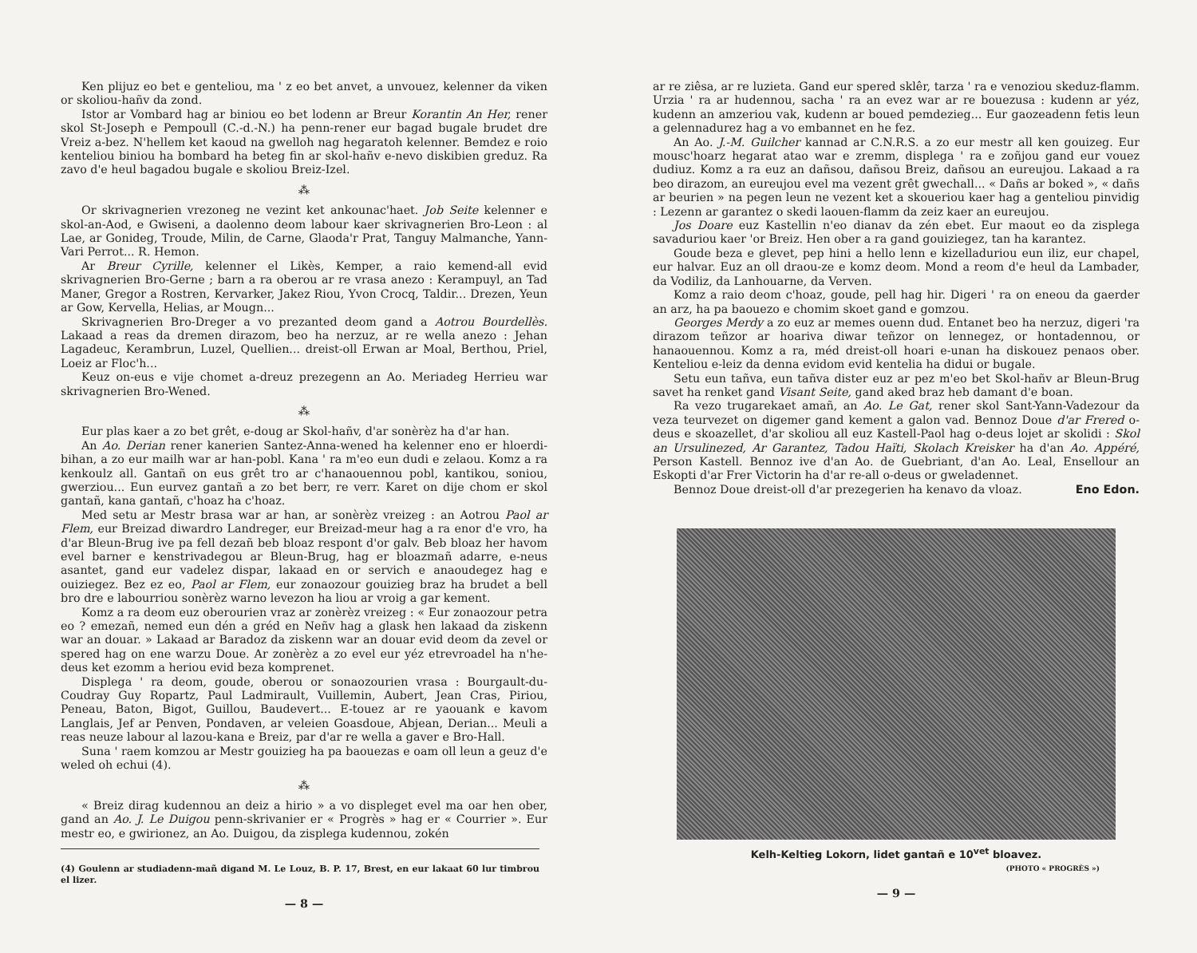Ken plijuz eo bet e genteliou, ma ' z eo bet anvet, a unvouez, kelenner da viken or skoliou-hañv da zond.
Istor ar Vombard hag ar biniou eo bet lodenn ar Breur Korantin An Her, rener skol St-Joseph e Pempoull (C.-d.-N.) ha penn-rener eur bagad bugale brudet dre Vreiz a-bez. N'hellem ket kaoud na gwelloh nag hegaratoh kelenner. Bemdez e roio kenteliou biniou ha bombard ha beteg fin ar skol-hañv e-nevo diskibien greduz. Ra zavo d'e heul bagadou bugale e skoliou Breiz-Izel.
⁂
Or skrivagnerien vrezoneg ne vezint ket ankounac'haet. Job Seite kelenner e skol-an-Aod, e Gwiseni, a daolenno deom labour kaer skrivagnerien Bro-Leon : al Lae, ar Gonideg, Troude, Milin, de Carne, Glaoda'r Prat, Tanguy Malmanche, Yann-Vari Perrot... R. Hemon.
Ar Breur Cyrille, kelenner el Likès, Kemper, a raio kemend-all evid skrivagnerien Bro-Gerne ; barn a ra oberou ar re vrasa anezo : Kerampuyl, an Tad Maner, Gregor a Rostren, Kervarker, Jakez Riou, Yvon Crocq, Taldir... Drezen, Yeun ar Gow, Kervella, Helias, ar Mougn...
Skrivagnerien Bro-Dreger a vo prezanted deom gand a Aotrou Bourdellès. Lakaad a reas da dremen dirazom, beo ha nerzuz, ar re wella anezo : Jehan Lagadeuc, Kerambrun, Luzel, Quellien... dreist-oll Erwan ar Moal, Berthou, Priel, Loeiz ar Floc'h...
Keuz on-eus e vije chomet a-dreuz prezegenn an Ao. Meriadeg Herrieu war skrivagnerien Bro-Wened.
⁂
Eur plas kaer a zo bet grêt, e-doug ar Skol-hañv, d'ar sonèrèz ha d'ar han.
An Ao. Derian rener kanerien Santez-Anna-wened ha kelenner eno er hloerdi-bihan, a zo eur mailh war ar han-pobl. Kana ' ra m'eo eun dudi e zelaou. Komz a ra kenkoulz all. Gantañ on eus grêt tro ar c'hanaouennou pobl, kantikou, soniou, gwerziou... Eun eurvez gantañ a zo bet berr, re verr. Karet on dije chom er skol gantañ, kana gantañ, c'hoaz ha c'hoaz.
Med setu ar Mestr brasa war ar han, ar sonèrèz vreizeg : an Aotrou Paol ar Flem, eur Breizad diwardro Landreger, eur Breizad-meur hag a ra enor d'e vro, ha d'ar Bleun-Brug ive pa fell dezañ beb bloaz respont d'or galv. Beb bloaz her havom evel barner e kenstrivadegou ar Bleun-Brug, hag er bloazmañ adarre, e-neus asantet, gand eur vadelez dispar, lakaad en or servich e anaoudegez hag e ouiziegez. Bez ez eo, Paol ar Flem, eur zonaozour gouizieg braz ha brudet a bell bro dre e labourriou sonèrèz warno levezon ha liou ar vroig a gar kement.
Komz a ra deom euz oberourien vraz ar zonèrèz vreizeg : « Eur zonaozour petra eo ? emezañ, nemed eun dén a gréd en Neñv hag a glask hen lakaad da ziskenn war an douar. » Lakaad ar Baradoz da ziskenn war an douar evid deom da zevel or spered hag on ene warzu Doue. Ar zonèrèz a zo evel eur yéz etrevroadel ha n'he-deus ket ezomm a heriou evid beza komprenet.
Displega ' ra deom, goude, oberou or sonaozourien vrasa : Bourgault-du-Coudray Guy Ropartz, Paul Ladmirault, Vuillemin, Aubert, Jean Cras, Piriou, Peneau, Baton, Bigot, Guillou, Baudevert... E-touez ar re yaouank e kavom Langlais, Jef ar Penven, Pondaven, ar veleien Goasdoue, Abjean, Derian... Meuli a reas neuze labour al lazou-kana e Breiz, par d'ar re wella a gaver e Bro-Hall.
Suna ' raem komzou ar Mestr gouizieg ha pa baouezas e oam oll leun a geuz d'e weled oh echui (4).
⁂
« Breiz dirag kudennou an deiz a hirio » a vo displeget evel ma oar hen ober, gand an Ao. J. Le Duigou penn-skrivanier er « Progrès » hag er « Courrier ». Eur mestr eo, e gwirionez, an Ao. Duigou, da zisplega kudennou, zokén
(4) Goulenn ar studiadenn-mañ digand M. Le Louz, B. P. 17, Brest, en eur lakaat 60 lur timbrou el lizer.
— 8 —
ar re ziêsa, ar re luzieta. Gand eur spered sklêr, tarza ' ra e venoziou skeduz-flamm. Urzia ' ra ar hudennou, sacha ' ra an evez war ar re bouezusa : kudenn ar yéz, kudenn an amzeriou vak, kudenn ar boued pemdezieg... Eur gaozeadenn fetis leun a gelennadurez hag a vo embannet en he fez.
An Ao. J.-M. Guilcher kannad ar C.N.R.S. a zo eur mestr all ken gouizeg. Eur mousc'hoarz hegarat atao war e zremm, displega ' ra e zoñjou gand eur vouez dudiuz. Komz a ra euz an dañsou, dañsou Breiz, dañsou an eureujou. Lakaad a ra beo dirazom, an eureujou evel ma vezent grêt gwechall... « Dañs ar boked », « dañs ar beurien » na pegen leun ne vezent ket a skoueriou kaer hag a genteliou pinvidig : Lezenn ar garantez o skedi laouen-flamm da zeiz kaer an eureujou.
Jos Doare euz Kastellin n'eo dianav da zén ebet. Eur maout eo da zisplega savaduriou kaer 'or Breiz. Hen ober a ra gand gouiziegez, tan ha karantez.
Goude beza e glevet, pep hini a hello lenn e kizelladuriou eun iliz, eur chapel, eur halvar. Euz an oll draou-ze e komz deom. Mond a reom d'e heul da Lambader, da Vodiliz, da Lanhouarne, da Verven.
Komz a raio deom c'hoaz, goude, pell hag hir. Digeri ' ra on eneou da gaerder an arz, ha pa baouezo e chomim skoet gand e gomzou.
Georges Merdy a zo euz ar memes ouenn dud. Entanet beo ha nerzuz, digeri 'ra dirazom teñzor ar hoariva diwar teñzor on lennegez, or hontadennou, or hanaouennou. Komz a ra, méd dreist-oll hoari e-unan ha diskouez penaos ober. Kenteliou e-leiz da denna evidom evid kentelia ha didui or bugale.
Setu eun tañva, eun tañva dister euz ar pez m'eo bet Skol-hañv ar Bleun-Brug savet ha renket gand Visant Seite, gand aked braz heb damant d'e boan.
Ra vezo trugarekaet amañ, an Ao. Le Gat, rener skol Sant-Yann-Vadezour da veza teurvezet on digemer gand kement a galon vad. Bennoz Doue d'ar Frered o-deus e skoazellet, d'ar skoliou all euz Kastell-Paol hag o-deus lojet ar skolidi : Skol an Ursulinezed, Ar Garantez, Tadou Haïti, Skolach Kreisker ha d'an Ao. Appéré, Person Kastell. Bennoz ive d'an Ao. de Guebriant, d'an Ao. Leal, Ensellour an Eskopti d'ar Frer Victorin ha d'ar re-all o-deus or gweladennet.
Bennoz Doue dreist-oll d'ar prezegerien ha kenavo da vloaz. Eno Edon.
Kelh-Keltieg Lokorn, lidet gantañ e 10<sup>vet</sup> bloavez.
(PHOTO « PROGRÈS »)
— 9 —